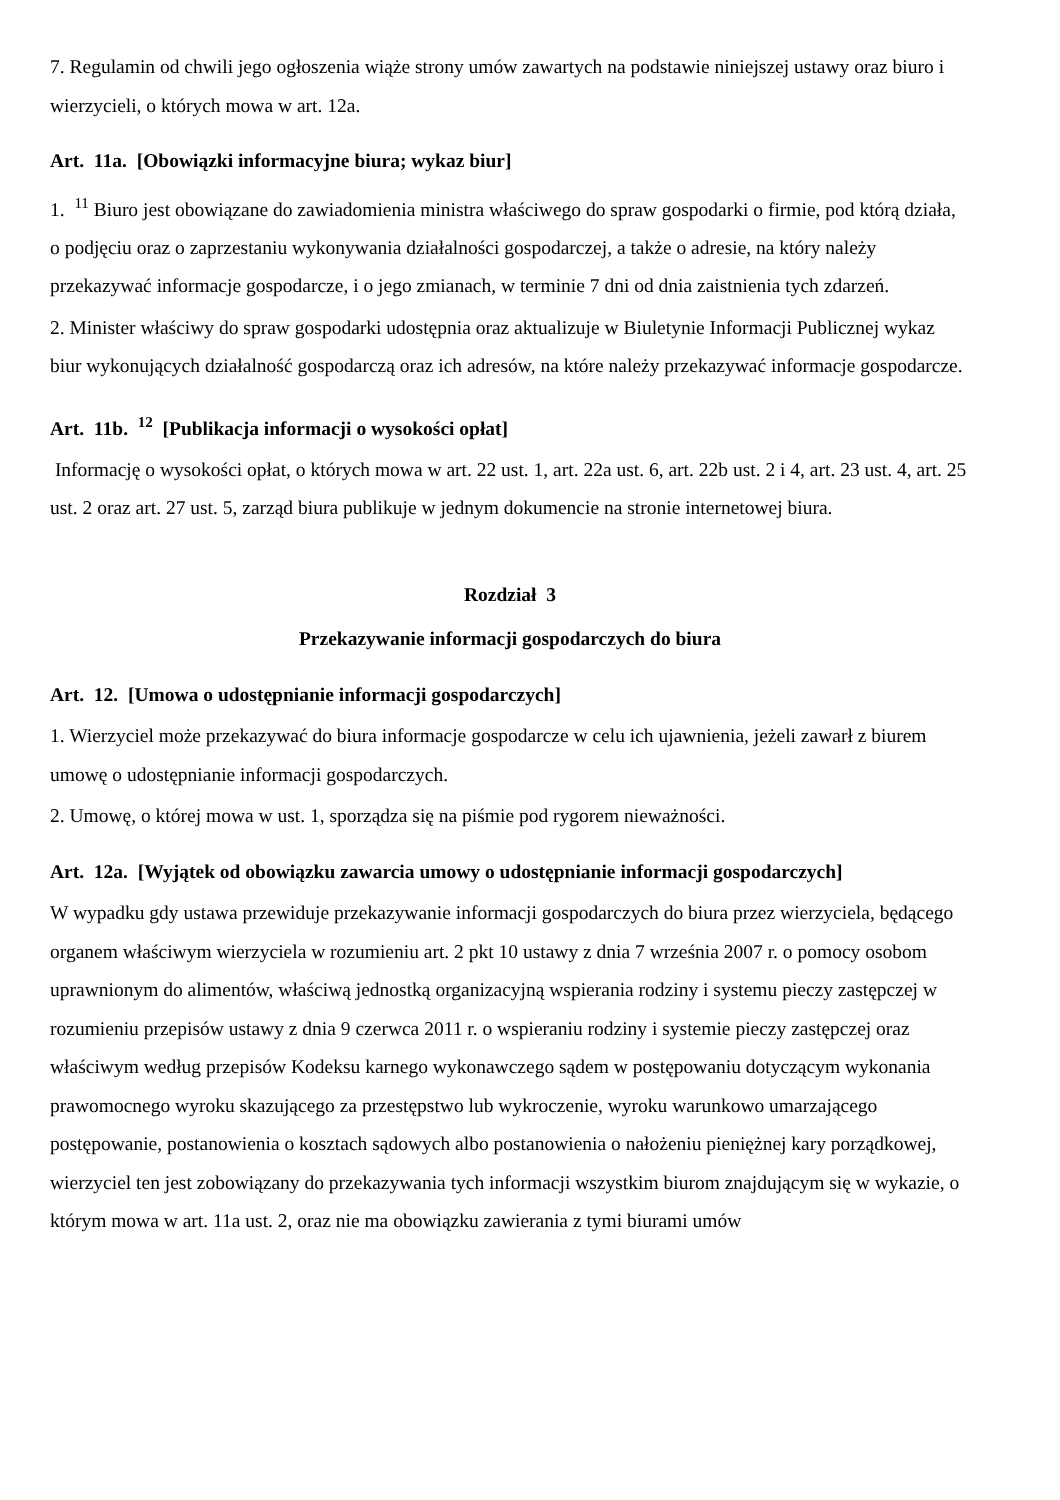7. Regulamin od chwili jego ogłoszenia wiąże strony umów zawartych na podstawie niniejszej ustawy oraz biuro i wierzycieli, o których mowa w art. 12a.
Art. 11a. [Obowiązki informacyjne biura; wykaz biur]
1. <sup>11</sup> Biuro jest obowiązane do zawiadomienia ministra właściwego do spraw gospodarki o firmie, pod którą działa, o podjęciu oraz o zaprzestaniu wykonywania działalności gospodarczej, a także o adresie, na który należy przekazywać informacje gospodarcze, i o jego zmianach, w terminie 7 dni od dnia zaistnienia tych zdarzeń.
2. Minister właściwy do spraw gospodarki udostępnia oraz aktualizuje w Biuletynie Informacji Publicznej wykaz biur wykonujących działalność gospodarczą oraz ich adresów, na które należy przekazywać informacje gospodarcze.
Art. 11b. <sup>12</sup> [Publikacja informacji o wysokości opłat]
Informację o wysokości opłat, o których mowa w art. 22 ust. 1, art. 22a ust. 6, art. 22b ust. 2 i 4, art. 23 ust. 4, art. 25 ust. 2 oraz art. 27 ust. 5, zarząd biura publikuje w jednym dokumencie na stronie internetowej biura.
Rozdział 3
Przekazywanie informacji gospodarczych do biura
Art. 12. [Umowa o udostępnianie informacji gospodarczych]
1. Wierzyciel może przekazywać do biura informacje gospodarcze w celu ich ujawnienia, jeżeli zawarł z biurem umowę o udostępnianie informacji gospodarczych.
2. Umowę, o której mowa w ust. 1, sporządza się na piśmie pod rygorem nieważności.
Art. 12a. [Wyjątek od obowiązku zawarcia umowy o udostępnianie informacji gospodarczych]
W wypadku gdy ustawa przewiduje przekazywanie informacji gospodarczych do biura przez wierzyciela, będącego organem właściwym wierzyciela w rozumieniu art. 2 pkt 10 ustawy z dnia 7 września 2007 r. o pomocy osobom uprawnionym do alimentów, właściwą jednostką organizacyjną wspierania rodziny i systemu pieczy zastępczej w rozumieniu przepisów ustawy z dnia 9 czerwca 2011 r. o wspieraniu rodziny i systemie pieczy zastępczej oraz właściwym według przepisów Kodeksu karnego wykonawczego sądem w postępowaniu dotyczącym wykonania prawomocnego wyroku skazującego za przestępstwo lub wykroczenie, wyroku warunkowo umarzającego postępowanie, postanowienia o kosztach sądowych albo postanowienia o nałożeniu pieniężnej kary porządkowej, wierzyciel ten jest zobowiązany do przekazywania tych informacji wszystkim biurom znajdującym się w wykazie, o którym mowa w art. 11a ust. 2, oraz nie ma obowiązku zawierania z tymi biurami umów